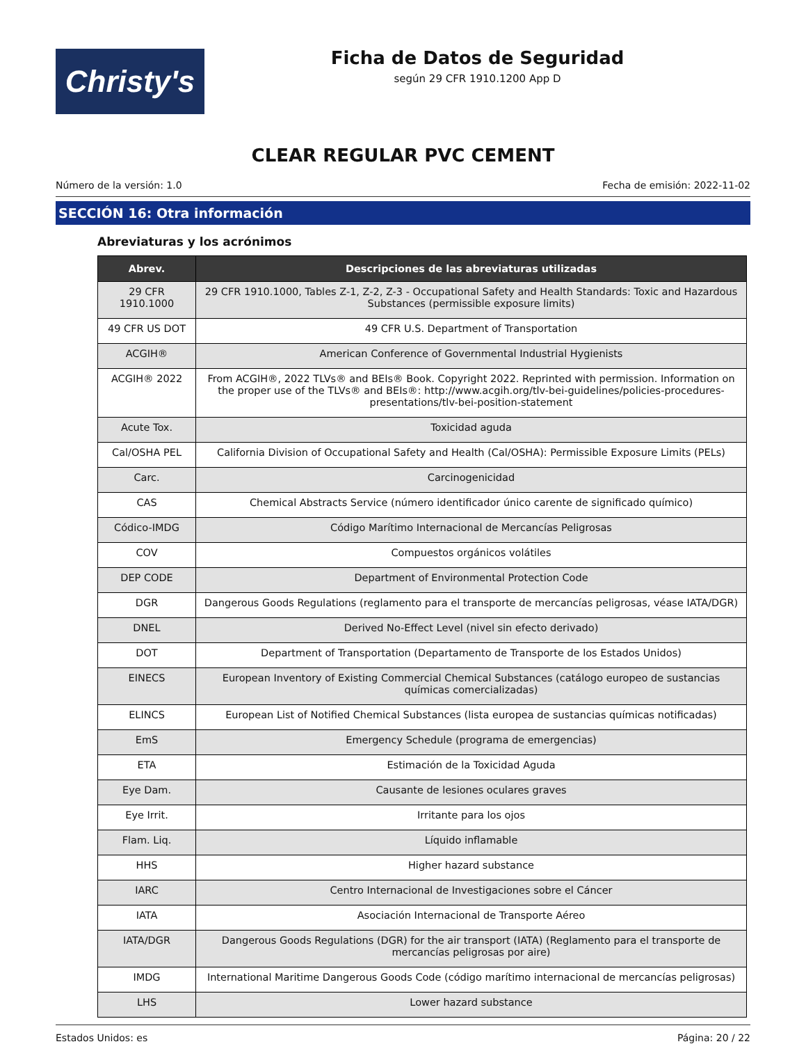Christy's
Ficha de Datos de Seguridad
según 29 CFR 1910.1200 App D
CLEAR REGULAR PVC CEMENT
Número de la versión: 1.0 Fecha de emisión: 2022-11-02
SECCIÓN 16: Otra información
Abreviaturas y los acrónimos
| Abrev. | Descripciones de las abreviaturas utilizadas |
| --- | --- |
| 29 CFR 1910.1000 | 29 CFR 1910.1000, Tables Z-1, Z-2, Z-3 - Occupational Safety and Health Standards: Toxic and Hazardous Substances (permissible exposure limits) |
| 49 CFR US DOT | 49 CFR U.S. Department of Transportation |
| ACGIH® | American Conference of Governmental Industrial Hygienists |
| ACGIH® 2022 | From ACGIH®, 2022 TLVs® and BEIs® Book. Copyright 2022. Reprinted with permission. Information on the proper use of the TLVs® and BEIs®: http://www.acgih.org/tlv-bei-guidelines/policies-procedures-presenta­tions/tlv-bei-position-statement |
| Acute Tox. | Toxicidad aguda |
| Cal/OSHA PEL | California Division of Occupational Safety and Health (Cal/OSHA): Permissible Exposure Limits (PELs) |
| Carc. | Carcinogenicidad |
| CAS | Chemical Abstracts Service (número identificador único carente de significado químico) |
| Códico-IMDG | Código Marítimo Internacional de Mercancías Peligrosas |
| COV | Compuestos orgánicos volátiles |
| DEP CODE | Department of Environmental Protection Code |
| DGR | Dangerous Goods Regulations (reglamento para el transporte de mercancías peligrosas, véase IATA/DGR) |
| DNEL | Derived No-Effect Level (nivel sin efecto derivado) |
| DOT | Department of Transportation (Departamento de Transporte de los Estados Unidos) |
| EINECS | European Inventory of Existing Commercial Chemical Substances (catálogo europeo de sustancias químicas comercializadas) |
| ELINCS | European List of Notified Chemical Substances (lista europea de sustancias químicas notificadas) |
| EmS | Emergency Schedule (programa de emergencias) |
| ETA | Estimación de la Toxicidad Aguda |
| Eye Dam. | Causante de lesiones oculares graves |
| Eye Irrit. | Irritante para los ojos |
| Flam. Liq. | Líquido inflamable |
| HHS | Higher hazard substance |
| IARC | Centro Internacional de Investigaciones sobre el Cáncer |
| IATA | Asociación Internacional de Transporte Aéreo |
| IATA/DGR | Dangerous Goods Regulations (DGR) for the air transport (IATA) (Reglamento para el transporte de mercan­cías peligrosas por aire) |
| IMDG | International Maritime Dangerous Goods Code (código marítimo internacional de mercancías peligrosas) |
| LHS | Lower hazard substance |
Estados Unidos: es Página: 20 / 22